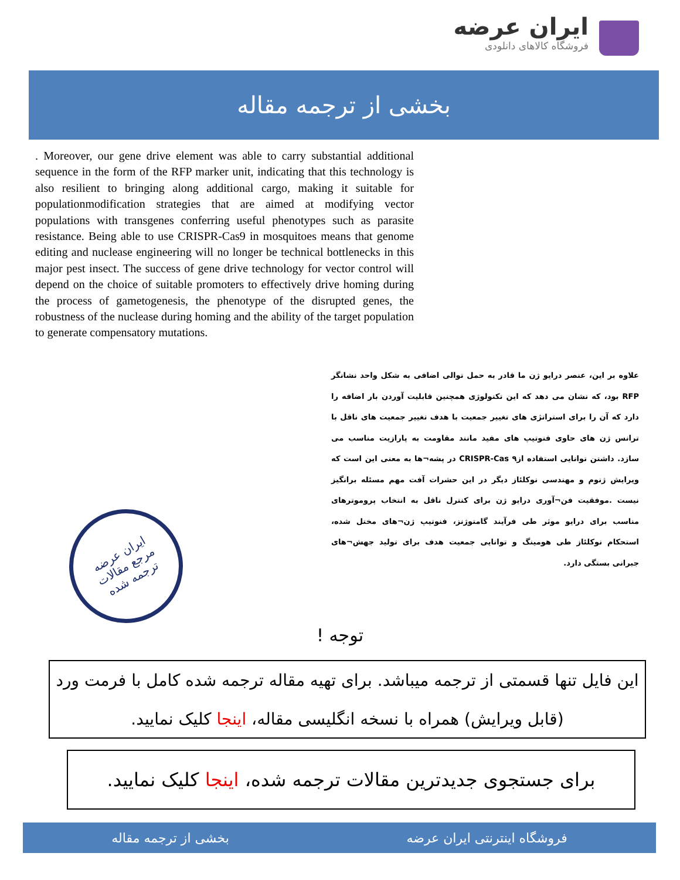ایران عرضه
فروشگاه کالاهای دانلودی
بخشی از ترجمه مقاله
. Moreover, our gene drive element was able to carry substantial additional sequence in the form of the RFP marker unit, indicating that this technology is also resilient to bringing along additional cargo, making it suitable for populationmodification strategies that are aimed at modifying vector populations with transgenes conferring useful phenotypes such as parasite resistance. Being able to use CRISPR-Cas9 in mosquitoes means that genome editing and nuclease engineering will no longer be technical bottlenecks in this major pest insect. The success of gene drive technology for vector control will depend on the choice of suitable promoters to effectively drive homing during the process of gametogenesis, the phenotype of the disrupted genes, the robustness of the nuclease during homing and the ability of the target population to generate compensatory mutations.
علاوه بر این، عنصر درایو ژن ما قادر به حمل توالی اضافی به شکل واحد نشانگر RFP بود، که نشان می دهد که این تکنولوژی همچنین قابلیت آوردن بار اضافه را دارد که آن را برای استراتژی های تغییر جمعیت با هدف تغییر جمعیت های ناقل با ترانس ژن های حاوی فنوتیپ های مفید مانند مقاومت به پارازیت مناسب می سازد. داشتن توانایی استفاده ازCRISPR-Cas ۹ در پشه¬ها به معنی این است که ویرایش ژنوم و مهندسی نوکلئاز دیگر در این حشرات آفت مهم مسئله برانگیز نیست .موفقیت فن¬آوری درایو ژن برای کنترل ناقل به انتخاب پروموترهای مناسب برای درایو موثر طی فرآیند گامتوژنز، فنوتیپ ژن¬های مختل شده، استحکام نوکلئاز طی هومینگ و توانایی جمعیت هدف برای تولید جهش¬های جبرانی بستگی دارد.
ایران عرضه
مرجع مقالات
ترجمه شده
توجه !
این فایل تنها قسمتی از ترجمه میباشد. برای تهیه مقاله ترجمه شده کامل با فرمت ورد (قابل ویرایش) همراه با نسخه انگلیسی مقاله، اینجا کلیک نمایید.
برای جستجوی جدیدترین مقالات ترجمه شده، اینجا کلیک نمایید.
فروشگاه اینترنتی ایران عرضه بخشی از ترجمه مقاله